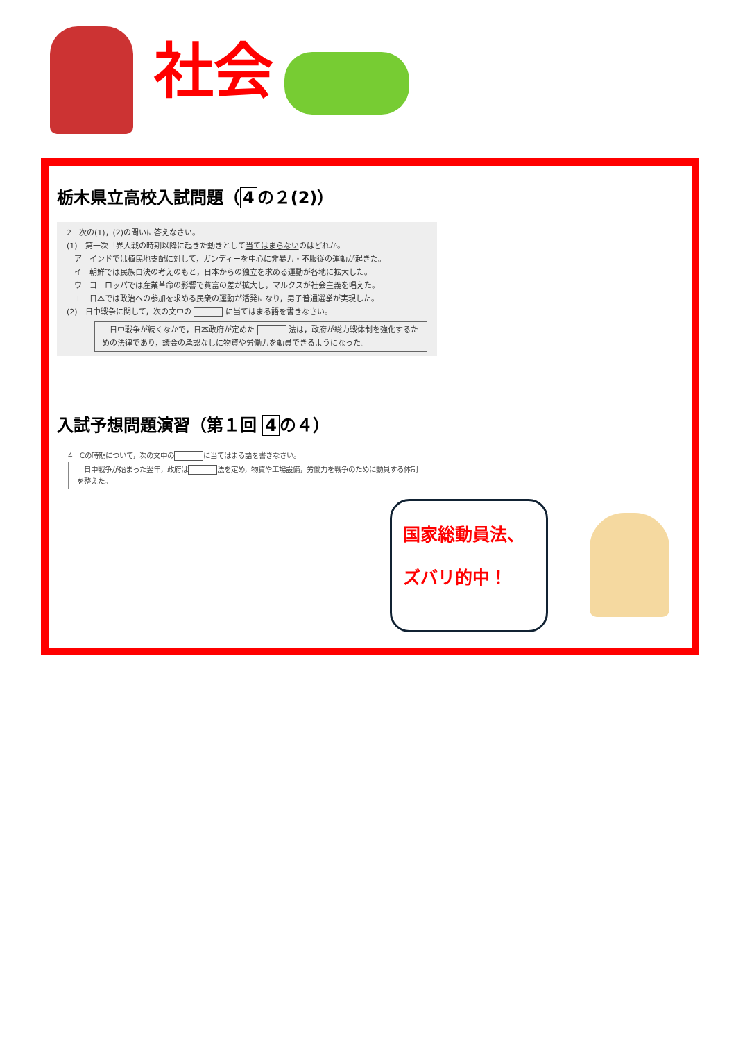社会
栃木県立高校入試問題（ 4 の２(2)）
2　次の(1)，(2)の問いに答えなさい。
(1)　第一次世界大戦の時期以降に起きた動きとして当てはまらないのはどれか。
　ア　インドでは植民地支配に対して，ガンディーを中心に非暴力・不服従の運動が起きた。
　イ　朝鮮では民族自決の考えのもと，日本からの独立を求める運動が各地に拡大した。
　ウ　ヨーロッパでは産業革命の影響で貧富の差が拡大し，マルクスが社会主義を唱えた。
　エ　日本では政治への参加を求める民衆の運動が活発になり，男子普通選挙が実現した。
(2)　日中戦争に関して，次の文中の に当てはまる語を書きなさい。
　日中戦争が続くなかで，日本政府が定めた 法は，政府が総力戦体制を強化するための法律であり，議会の承認なしに物資や労働力を動員できるようになった。
入試予想問題演習（第１回 4 の４）
4　Cの時期について，次の文中の に当てはまる語を書きなさい。
　日中戦争が始まった翌年，政府は 法を定め，物資や工場設備，労働力を戦争のために動員する体制を整えた。
国家総動員法、
ズバリ的中！